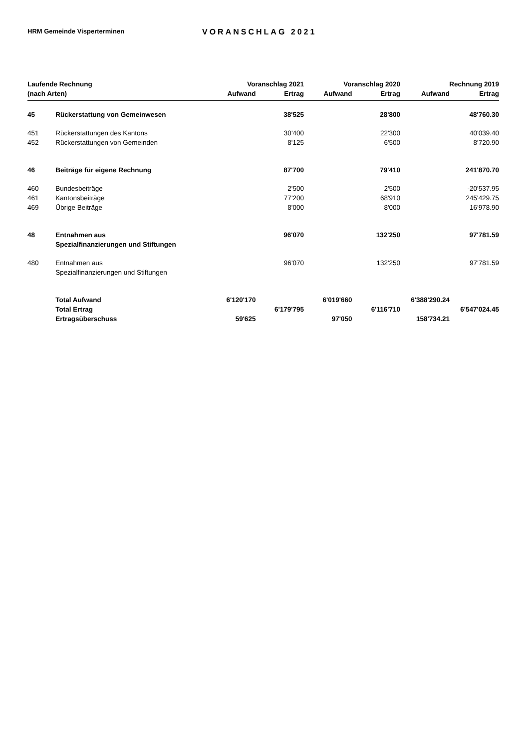HRM Gemeinde Visperterminen
VORANSCHLAG 2021
| Laufende Rechnung | | Voranschlag 2021 | | Voranschlag 2020 | | Rechnung 2019 | |
| --- | --- | --- | --- | --- | --- | --- | --- |
| (nach Arten) | | Aufwand | Ertrag | Aufwand | Ertrag | Aufwand | Ertrag |
| 45 | Rückerstattung von Gemeinwesen | | 38'525 | | 28'800 | | 48'760.30 |
| 451 | Rückerstattungen des Kantons | | 30'400 | | 22'300 | | 40'039.40 |
| 452 | Rückerstattungen von Gemeinden | | 8'125 | | 6'500 | | 8'720.90 |
| 46 | Beiträge für eigene Rechnung | | 87'700 | | 79'410 | | 241'870.70 |
| 460 | Bundesbeiträge | | 2'500 | | 2'500 | | -20'537.95 |
| 461 | Kantonsbeiträge | | 77'200 | | 68'910 | | 245'429.75 |
| 469 | Übrige Beiträge | | 8'000 | | 8'000 | | 16'978.90 |
| 48 | Entnahmen aus Spezialfinanzierungen und Stiftungen | | 96'070 | | 132'250 | | 97'781.59 |
| 480 | Entnahmen aus Spezialfinanzierungen und Stiftungen | | 96'070 | | 132'250 | | 97'781.59 |
| | Total Aufwand | 6'120'170 | | 6'019'660 | | 6'388'290.24 | |
| | Total Ertrag | | 6'179'795 | | 6'116'710 | | 6'547'024.45 |
| | Ertragsüberschuss | 59'625 | | 97'050 | | 158'734.21 | |